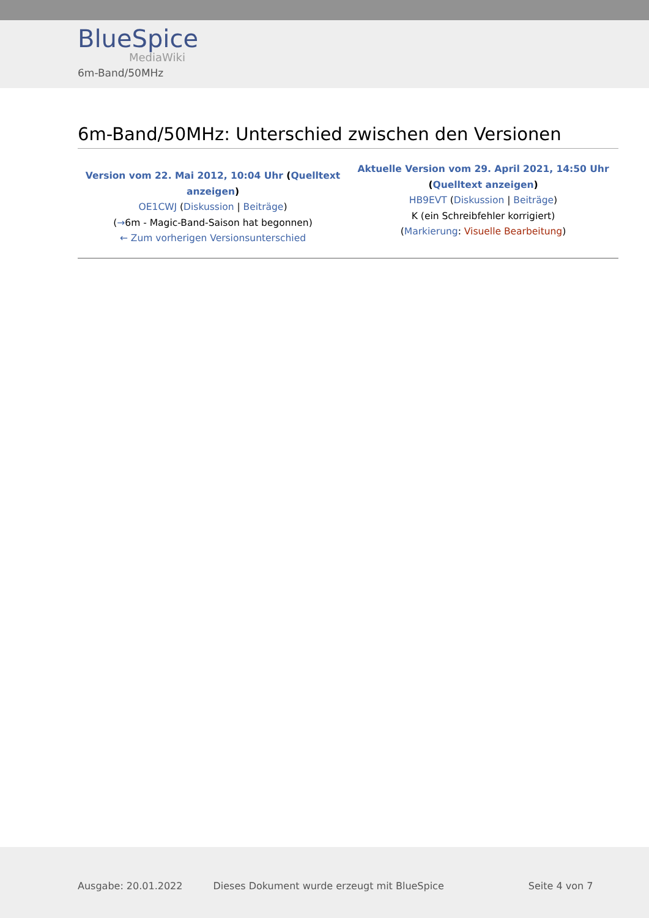BlueSpice
MediaWiki
6m-Band/50MHz
6m-Band/50MHz: Unterschied zwischen den Versionen
| Version vom 22. Mai 2012, 10:04 Uhr ( Quelltext anzeigen ) OE1CWJ ( Diskussion / Beiträge ) ( → 6m - Magic-Band-Saison hat begonnen) ← Zum vorherigen Versionsunterschied | Aktuelle Version vom 29. April 2021, 14:50 Uhr ( Quelltext anzeigen ) HB9EVT ( Diskussion / Beiträge ) K (ein Schreibfehler korrigiert) ( Markierung : Visuelle Bearbeitung ) |
Ausgabe: 20.01.2022 Dieses Dokument wurde erzeugt mit BlueSpice Seite 4 von 7